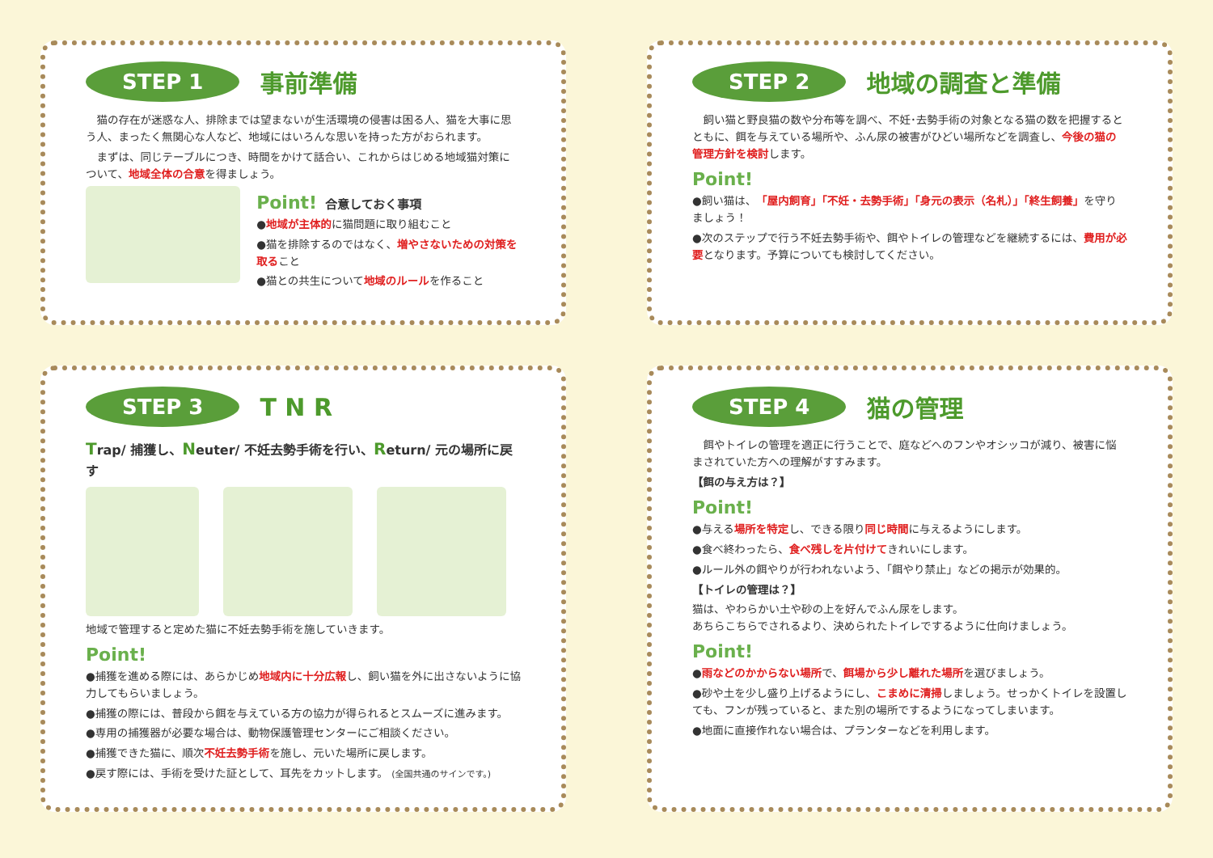STEP 1
事前準備
　猫の存在が迷惑な人、排除までは望まないが生活環境の侵害は困る人、猫を大事に思う人、まったく無関心な人など、地域にはいろんな思いを持った方がおられます。
　まずは、同じテーブルにつき、時間をかけて話合い、これからはじめる地域猫対策について、地域全体の合意を得ましょう。
Point! 合意しておく事項
●地域が主体的に猫問題に取り組むこと
●猫を排除するのではなく、増やさないための対策を取ること
●猫との共生について地域のルールを作ること
STEP 2
地域の調査と準備
　飼い猫と野良猫の数や分布等を調べ、不妊･去勢手術の対象となる猫の数を把握するとともに、餌を与えている場所や、ふん尿の被害がひどい場所などを調査し、今後の猫の管理方針を検討します。
Point!
●飼い猫は、「屋内飼育」「不妊・去勢手術」「身元の表示（名札）」「終生飼養」を守りましょう！
●次のステップで行う不妊去勢手術や、餌やトイレの管理などを継続するには、費用が必要となります。予算についても検討してください。
STEP 3
T N R
Trap/ 捕獲し、Neuter/ 不妊去勢手術を行い、Return/ 元の場所に戻す
地域で管理すると定めた猫に不妊去勢手術を施していきます。
Point!
●捕獲を進める際には、あらかじめ地域内に十分広報し、飼い猫を外に出さないように協力してもらいましょう。
●捕獲の際には、普段から餌を与えている方の協力が得られるとスムーズに進みます。
●専用の捕獲器が必要な場合は、動物保護管理センターにご相談ください。
●捕獲できた猫に、順次不妊去勢手術を施し、元いた場所に戻します。
●戻す際には、手術を受けた証として、耳先をカットします。 (全国共通のサインです。)
STEP 4
猫の管理
　餌やトイレの管理を適正に行うことで、庭などへのフンやオシッコが減り、被害に悩まされていた方への理解がすすみます。
【餌の与え方は？】
Point!
●与える場所を特定し、できる限り同じ時間に与えるようにします。
●食べ終わったら、食べ残しを片付けてきれいにします。
●ルール外の餌やりが行われないよう、「餌やり禁止」などの掲示が効果的。
【トイレの管理は？】
猫は、やわらかい土や砂の上を好んでふん尿をします。
あちらこちらでされるより、決められたトイレでするように仕向けましょう。
Point!
●雨などのかからない場所で、餌場から少し離れた場所を選びましょう。
●砂や土を少し盛り上げるようにし、こまめに清掃しましょう。せっかくトイレを設置しても、フンが残っていると、また別の場所でするようになってしまいます。
●地面に直接作れない場合は、プランターなどを利用します。